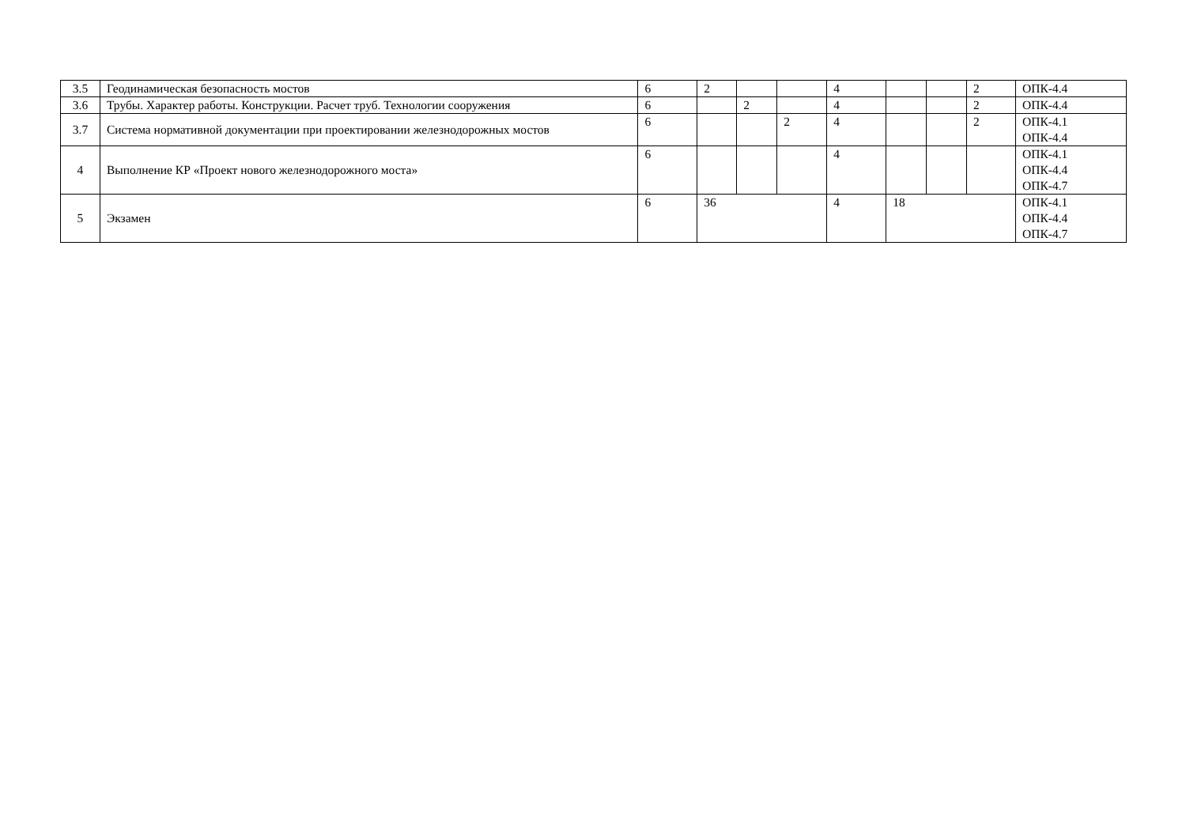| 3.5 | Геодинамическая безопасность мостов | 6 | 2 | | | 4 | | | 2 | ОПК-4.4 |
| 3.6 | Трубы. Характер работы. Конструкции. Расчет труб. Технологии сооружения | 6 | | 2 | | 4 | | | 2 | ОПК-4.4 |
| 3.7 | Система нормативной документации при проектировании железнодорожных мостов | 6 | | | 2 | 4 | | | 2 | ОПК-4.1 ОПК-4.4 |
| 4 | Выполнение КР «Проект нового железнодорожного моста» | 6 | | | | 4 | | | | ОПК-4.1 ОПК-4.4 ОПК-4.7 |
| 5 | Экзамен | 6 | 36 | | | 4 | 18 | | | ОПК-4.1 ОПК-4.4 ОПК-4.7 |